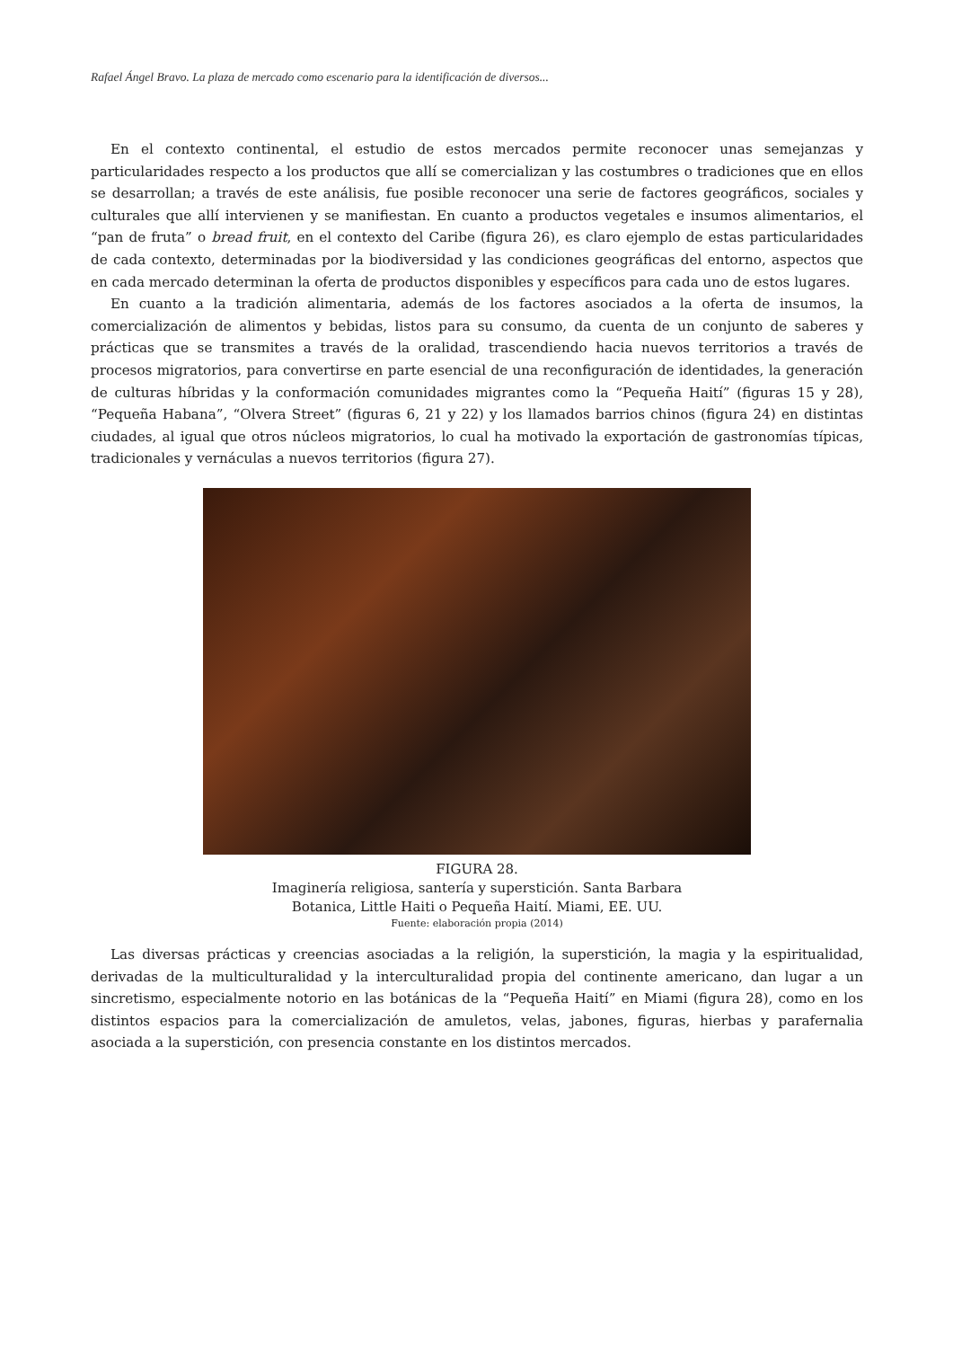Rafael Ángel Bravo. La plaza de mercado como escenario para la identificación de diversos...
En el contexto continental, el estudio de estos mercados permite reconocer unas semejanzas y particularidades respecto a los productos que allí se comercializan y las costumbres o tradiciones que en ellos se desarrollan; a través de este análisis, fue posible reconocer una serie de factores geográficos, sociales y culturales que allí intervienen y se manifiestan. En cuanto a productos vegetales e insumos alimentarios, el “pan de fruta” o bread fruit, en el contexto del Caribe (figura 26), es claro ejemplo de estas particularidades de cada contexto, determinadas por la biodiversidad y las condiciones geográficas del entorno, aspectos que en cada mercado determinan la oferta de productos disponibles y específicos para cada uno de estos lugares.
En cuanto a la tradición alimentaria, además de los factores asociados a la oferta de insumos, la comercialización de alimentos y bebidas, listos para su consumo, da cuenta de un conjunto de saberes y prácticas que se transmites a través de la oralidad, trascendiendo hacia nuevos territorios a través de procesos migratorios, para convertirse en parte esencial de una reconfiguración de identidades, la generación de culturas híbridas y la conformación comunidades migrantes como la “Pequeña Haití” (figuras 15 y 28), “Pequeña Habana”, “Olvera Street” (figuras 6, 21 y 22) y los llamados barrios chinos (figura 24) en distintas ciudades, al igual que otros núcleos migratorios, lo cual ha motivado la exportación de gastronomías típicas, tradicionales y vernáculas a nuevos territorios (figura 27).
FIGURA 28.
Imaginería religiosa, santería y superstición. Santa Barbara
Botanica, Little Haiti o Pequeña Haití. Miami, EE. UU.
Fuente: elaboración propia (2014)
Las diversas prácticas y creencias asociadas a la religión, la superstición, la magia y la espiritualidad, derivadas de la multiculturalidad y la interculturalidad propia del continente americano, dan lugar a un sincretismo, especialmente notorio en las botánicas de la “Pequeña Haití” en Miami (figura 28), como en los distintos espacios para la comercialización de amuletos, velas, jabones, figuras, hierbas y parafernalia asociada a la superstición, con presencia constante en los distintos mercados.